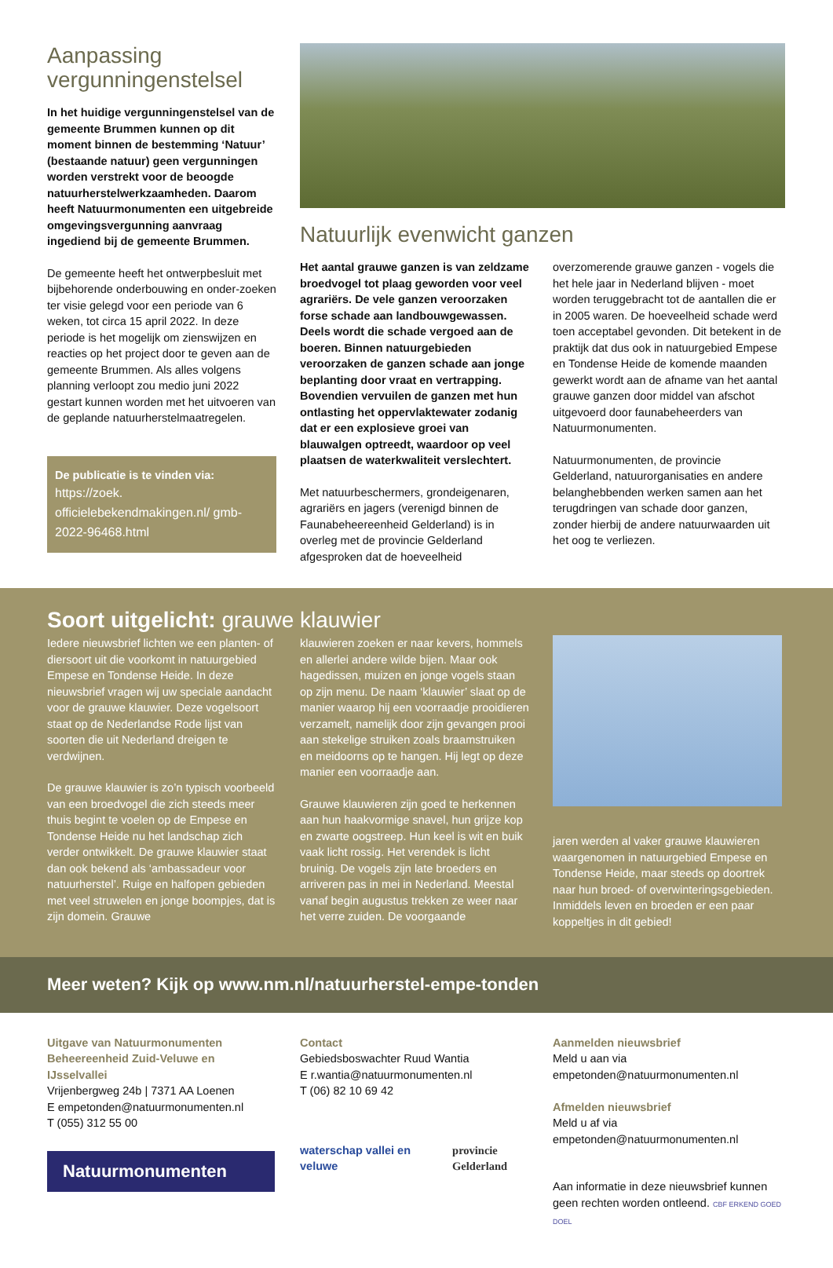Aanpassing vergunningenstelsel
In het huidige vergunningenstelsel van de gemeente Brummen kunnen op dit moment binnen de bestemming ‘Natuur’ (bestaande natuur) geen vergunningen worden verstrekt voor de beoogde natuurherstelwerkzaamheden. Daarom heeft Natuurmonumenten een uitgebreide omgevingsvergunning aanvraag ingediend bij de gemeente Brummen.
De gemeente heeft het ontwerpbesluit met bijbehorende onderbouwing en onder-zoeken ter visie gelegd voor een periode van 6 weken, tot circa 15 april 2022. In deze periode is het mogelijk om zienswijzen en reacties op het project door te geven aan de gemeente Brummen. Als alles volgens planning verloopt zou medio juni 2022 gestart kunnen worden met het uitvoeren van de geplande natuurherstelmaatregelen.
De publicatie is te vinden via:
https://zoek. officielebekendmakingen.nl/ gmb-2022-96468.html
Natuurlijk evenwicht ganzen
Het aantal grauwe ganzen is van zeldzame broedvogel tot plaag geworden voor veel agrariërs. De vele ganzen veroorzaken forse schade aan landbouwgewassen. Deels wordt die schade vergoed aan de boeren. Binnen natuurgebieden veroorzaken de ganzen schade aan jonge beplanting door vraat en vertrapping. Bovendien vervuilen de ganzen met hun ontlasting het oppervlaktewater zodanig dat er een explosieve groei van blauwalgen optreedt, waardoor op veel plaatsen de waterkwaliteit verslechtert.
Met natuurbeschermers, grondeigenaren, agrariërs en jagers (verenigd binnen de Faunabeheereenheid Gelderland) is in overleg met de provincie Gelderland afgesproken dat de hoeveelheid
overzomerende grauwe ganzen - vogels die het hele jaar in Nederland blijven - moet worden teruggebracht tot de aantallen die er in 2005 waren. De hoeveelheid schade werd toen acceptabel gevonden. Dit betekent in de praktijk dat dus ook in natuurgebied Empese en Tondense Heide de komende maanden gewerkt wordt aan de afname van het aantal grauwe ganzen door middel van afschot uitgevoerd door faunabeheerders van Natuurmonumenten.
Natuurmonumenten, de provincie Gelderland, natuurorganisaties en andere belanghebbenden werken samen aan het terugdringen van schade door ganzen, zonder hierbij de andere natuurwaarden uit het oog te verliezen.
Soort uitgelicht: grauwe klauwier
Iedere nieuwsbrief lichten we een planten- of diersoort uit die voorkomt in natuurgebied Empese en Tondense Heide. In deze nieuwsbrief vragen wij uw speciale aandacht voor de grauwe klauwier. Deze vogelsoort staat op de Nederlandse Rode lijst van soorten die uit Nederland dreigen te verdwijnen.
De grauwe klauwier is zo’n typisch voorbeeld van een broedvogel die zich steeds meer thuis begint te voelen op de Empese en Tondense Heide nu het landschap zich verder ontwikkelt. De grauwe klauwier staat dan ook bekend als ‘ambassadeur voor natuurherstel’. Ruige en halfopen gebieden met veel struwelen en jonge boompjes, dat is zijn domein. Grauwe
klauwieren zoeken er naar kevers, hommels en allerlei andere wilde bijen. Maar ook hagedissen, muizen en jonge vogels staan op zijn menu. De naam ‘klauwier’ slaat op de manier waarop hij een voorraadje prooidieren verzamelt, namelijk door zijn gevangen prooi aan stekelige struiken zoals braamstruiken en meidoorns op te hangen. Hij legt op deze manier een voorraadje aan.
Grauwe klauwieren zijn goed te herkennen aan hun haakvormige snavel, hun grijze kop en zwarte oogstreep. Hun keel is wit en buik vaak licht rossig. Het verendek is licht bruinig. De vogels zijn late broeders en arriveren pas in mei in Nederland. Meestal vanaf begin augustus trekken ze weer naar het verre zuiden. De voorgaande
jaren werden al vaker grauwe klauwieren waargenomen in natuurgebied Empese en Tondense Heide, maar steeds op doortrek naar hun broed- of overwinteringsgebieden. Inmiddels leven en broeden er een paar koppeltjes in dit gebied!
Meer weten? Kijk op www.nm.nl/natuurherstel-empe-tonden
Uitgave van Natuurmonumenten
Beheereenheid Zuid-Veluwe en IJsselvallei
Vrijenbergweg 24b | 7371 AA Loenen
E empetonden@natuurmonumenten.nl
T (055) 312 55 00
Natuurmonumenten
Contact
Gebiedsboswachter Ruud Wantia
E r.wantia@natuurmonumenten.nl
T (06) 82 10 69 42
waterschap vallei en veluwe provincie Gelderland
Aanmelden nieuwsbrief
Meld u aan via empetonden@natuurmonumenten.nl
Afmelden nieuwsbrief
Meld u af via empetonden@natuurmonumenten.nl
Aan informatie in deze nieuwsbrief kunnen geen rechten worden ontleend. CBF ERKEND GOED DOEL